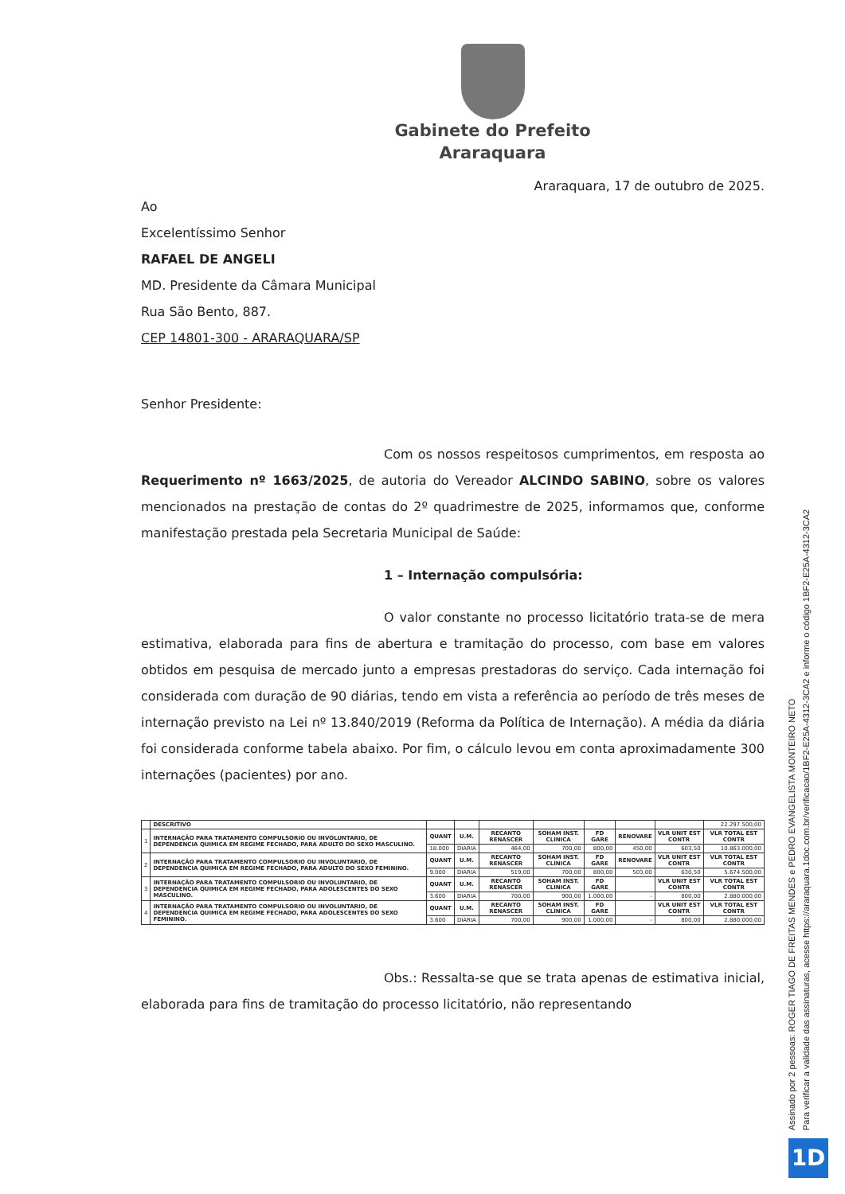Gabinete do Prefeito
Araraquara
Araraquara, 17 de outubro de 2025.
Ao
Excelentíssimo Senhor
RAFAEL DE ANGELI
MD. Presidente da Câmara Municipal
Rua São Bento, 887.
CEP 14801-300 - ARARAQUARA/SP
Senhor Presidente:
Com os nossos respeitosos cumprimentos, em resposta ao Requerimento nº 1663/2025, de autoria do Vereador ALCINDO SABINO, sobre os valores mencionados na prestação de contas do 2º quadrimestre de 2025, informamos que, conforme manifestação prestada pela Secretaria Municipal de Saúde:
1 – Internação compulsória:
O valor constante no processo licitatório trata-se de mera estimativa, elaborada para fins de abertura e tramitação do processo, com base em valores obtidos em pesquisa de mercado junto a empresas prestadoras do serviço. Cada internação foi considerada com duração de 90 diárias, tendo em vista a referência ao período de três meses de internação previsto na Lei nº 13.840/2019 (Reforma da Política de Internação). A média da diária foi considerada conforme tabela abaixo. Por fim, o cálculo levou em conta aproximadamente 300 internações (pacientes) por ano.
| | DESCRITIVO | | | | | | | | 22.297.500,00 |
| 1 | INTERNAÇÃO PARA TRATAMENTO COMPULSORIO OU INVOLUNTARIO, DE DEPENDENCIA QUIMICA EM REGIME FECHADO, PARA ADULTO DO SEXO MASCULINO. | QUANT | U.M. | RECANTO RENASCER | SOHAM INST. CLINICA | FD GARE | RENOVARE | VLR UNIT EST CONTR | VLR TOTAL EST CONTR |
| | | 18.000 | DIARIA | 464,00 | 700,00 | 800,00 | 450,00 | 603,50 | 10.863.000,00 |
| 2 | INTERNAÇÃO PARA TRATAMENTO COMPULSORIO OU INVOLUNTARIO, DE DEPENDENCIA QUIMICA EM REGIME FECHADO, PARA ADULTO DO SEXO FEMININO. | QUANT | U.M. | RECANTO RENASCER | SOHAM INST. CLINICA | FD GARE | RENOVARE | VLR UNIT EST CONTR | VLR TOTAL EST CONTR |
| | | 9.000 | DIARIA | 519,00 | 700,00 | 800,00 | 503,00 | 630,50 | 5.674.500,00 |
| 3 | INTERNAÇÃO PARA TRATAMENTO COMPULSORIO OU INVOLUNTARIO, DE DEPENDENCIA QUIMICA EM REGIME FECHADO, PARA ADOLESCENTES DO SEXO MASCULINO. | QUANT | U.M. | RECANTO RENASCER | SOHAM INST. CLINICA | FD GARE | | VLR UNIT EST CONTR | VLR TOTAL EST CONTR |
| | | 3.600 | DIARIA | 700,00 | 900,00 | 1.000,00 | - | 800,00 | 2.880.000,00 |
| 4 | INTERNAÇÃO PARA TRATAMENTO COMPULSORIO OU INVOLUNTARIO, DE DEPENDENCIA QUIMICA EM REGIME FECHADO, PARA ADOLESCENTES DO SEXO FEMININO. | QUANT | U.M. | RECANTO RENASCER | SOHAM INST. CLINICA | FD GARE | | VLR UNIT EST CONTR | VLR TOTAL EST CONTR |
| | | 3.600 | DIARIA | 700,00 | 900,00 | 1.000,00 | - | 800,00 | 2.880.000,00 |
Obs.: Ressalta-se que se trata apenas de estimativa inicial, elaborada para fins de tramitação do processo licitatório, não representando
Assinado por 2 pessoas: ROGER TIAGO DE FREITAS MENDES e PEDRO EVANGELISTA MONTEIRO NETO
Para verificar a validade das assinaturas, acesse https://araraquara.1doc.com.br/verificacao/1BF2-E25A-4312-3CA2 e informe o código 1BF2-E25A-4312-3CA2
1D